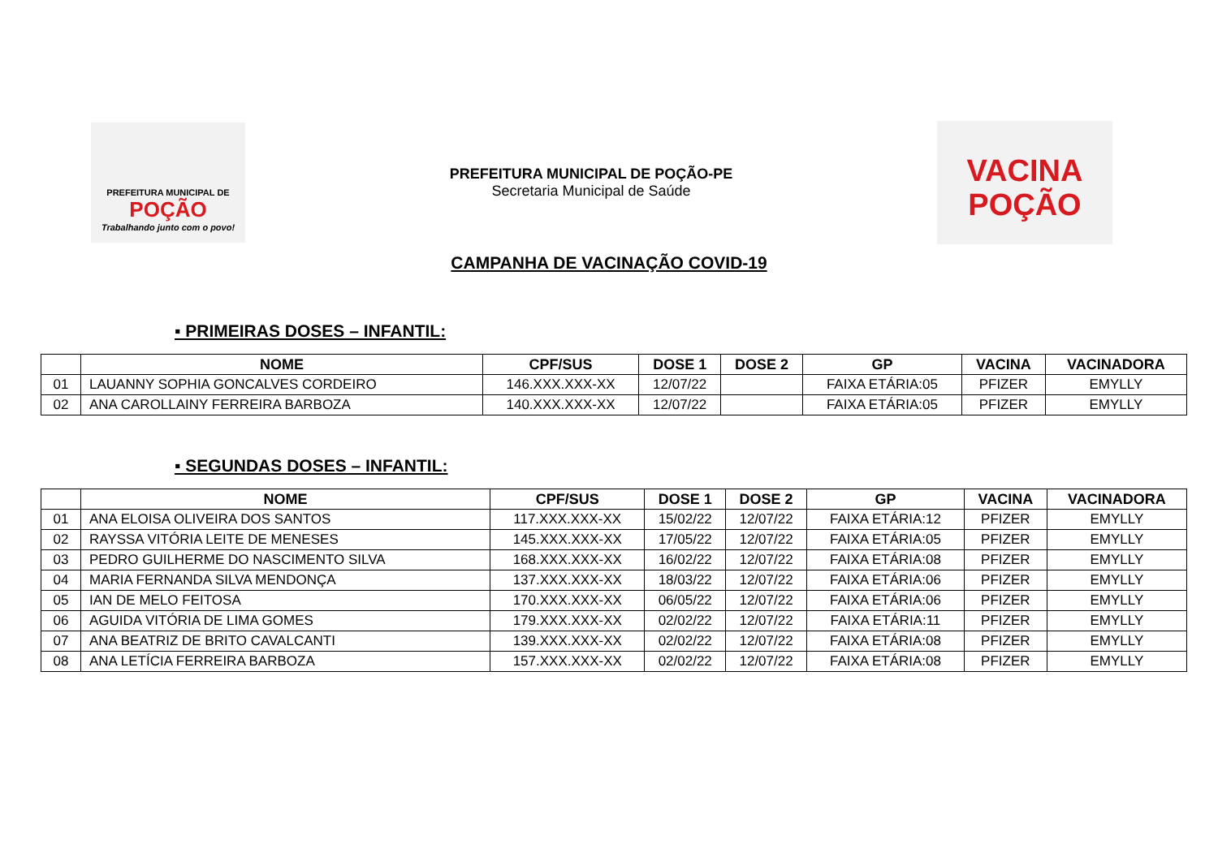PREFEITURA MUNICIPAL DE
POÇÃO
Trabalhando junto com o povo!
PREFEITURA MUNICIPAL DE POÇÃO-PE
Secretaria Municipal de Saúde
VACINA
POÇÃO
CAMPANHA DE VACINAÇÃO COVID-19
▪ PRIMEIRAS DOSES – INFANTIL:
| | NOME | CPF/SUS | DOSE 1 | DOSE 2 | GP | VACINA | VACINADORA |
| --- | --- | --- | --- | --- | --- | --- | --- |
| 01 | LAUANNY SOPHIA GONCALVES CORDEIRO | 146.XXX.XXX-XX | 12/07/22 | | FAIXA ETÁRIA:05 | PFIZER | EMYLLY |
| 02 | ANA CAROLLAINY FERREIRA BARBOZA | 140.XXX.XXX-XX | 12/07/22 | | FAIXA ETÁRIA:05 | PFIZER | EMYLLY |
▪ SEGUNDAS DOSES – INFANTIL:
| | NOME | CPF/SUS | DOSE 1 | DOSE 2 | GP | VACINA | VACINADORA |
| --- | --- | --- | --- | --- | --- | --- | --- |
| 01 | ANA ELOISA OLIVEIRA DOS SANTOS | 117.XXX.XXX-XX | 15/02/22 | 12/07/22 | FAIXA ETÁRIA:12 | PFIZER | EMYLLY |
| 02 | RAYSSA VITÓRIA LEITE DE MENESES | 145.XXX.XXX-XX | 17/05/22 | 12/07/22 | FAIXA ETÁRIA:05 | PFIZER | EMYLLY |
| 03 | PEDRO GUILHERME DO NASCIMENTO SILVA | 168.XXX.XXX-XX | 16/02/22 | 12/07/22 | FAIXA ETÁRIA:08 | PFIZER | EMYLLY |
| 04 | MARIA FERNANDA SILVA MENDONÇA | 137.XXX.XXX-XX | 18/03/22 | 12/07/22 | FAIXA ETÁRIA:06 | PFIZER | EMYLLY |
| 05 | IAN DE MELO FEITOSA | 170.XXX.XXX-XX | 06/05/22 | 12/07/22 | FAIXA ETÁRIA:06 | PFIZER | EMYLLY |
| 06 | AGUIDA VITÓRIA DE LIMA GOMES | 179.XXX.XXX-XX | 02/02/22 | 12/07/22 | FAIXA ETÁRIA:11 | PFIZER | EMYLLY |
| 07 | ANA BEATRIZ DE BRITO CAVALCANTI | 139.XXX.XXX-XX | 02/02/22 | 12/07/22 | FAIXA ETÁRIA:08 | PFIZER | EMYLLY |
| 08 | ANA LETÍCIA FERREIRA BARBOZA | 157.XXX.XXX-XX | 02/02/22 | 12/07/22 | FAIXA ETÁRIA:08 | PFIZER | EMYLLY |